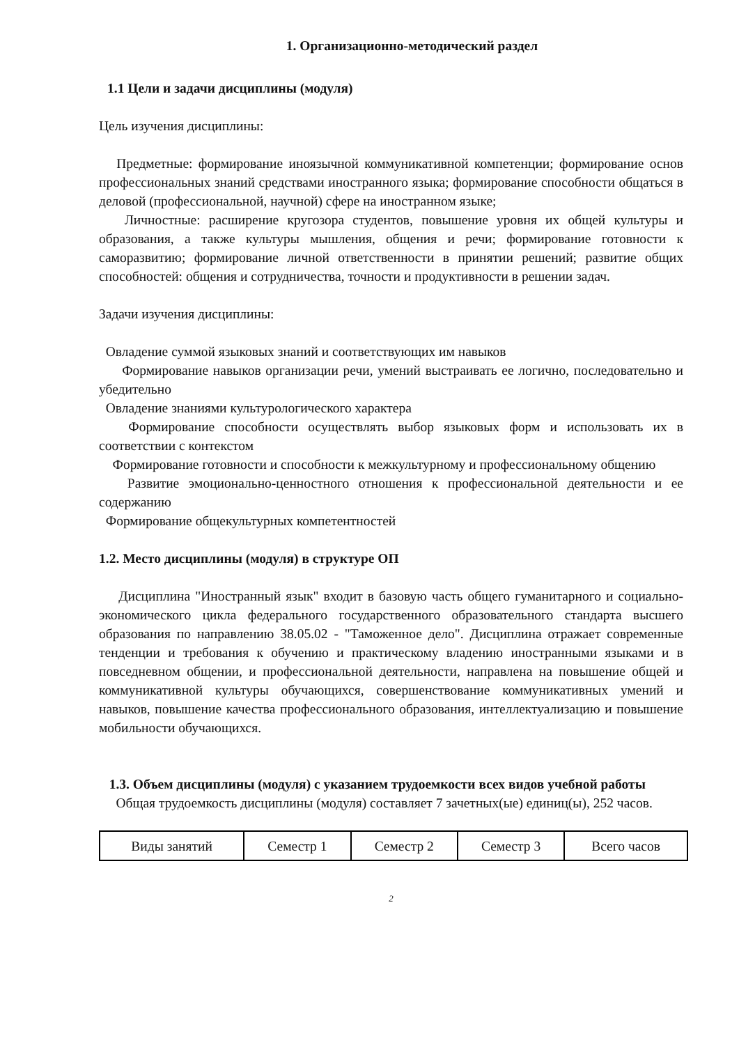1. Организационно-методический раздел
1.1 Цели и задачи дисциплины (модуля)
Цель изучения дисциплины:
Предметные: формирование иноязычной коммуникативной компетенции; формирование основ профессиональных знаний средствами иностранного языка; формирование способности общаться в деловой (профессиональной, научной) сфере на иностранном языке;
Личностные: расширение кругозора студентов, повышение уровня их общей культуры и образования, а также культуры мышления, общения и речи; формирование готовности к саморазвитию; формирование личной ответственности в принятии решений; развитие общих способностей: общения и сотрудничества, точности и продуктивности в решении задач.
Задачи изучения дисциплины:
Овладение суммой языковых знаний и соответствующих им навыков
Формирование навыков организации речи, умений выстраивать ее логично, последовательно и убедительно
Овладение знаниями культурологического характера
Формирование способности осуществлять выбор языковых форм и использовать их в соответствии с контекстом
Формирование готовности и способности к межкультурному и профессиональному общению
Развитие эмоционально-ценностного отношения к профессиональной деятельности и ее содержанию
Формирование общекультурных компетентностей
1.2. Место дисциплины (модуля) в структуре ОП
Дисциплина "Иностранный язык" входит в базовую часть общего гуманитарного и социально-экономического цикла федерального государственного образовательного стандарта высшего образования по направлению 38.05.02 - "Таможенное дело". Дисциплина отражает современные тенденции и требования к обучению и практическому владению иностранными языками и в повседневном общении, и профессиональной деятельности, направлена на повышение общей и коммуникативной культуры обучающихся, совершенствование коммуникативных умений и навыков, повышение качества профессионального образования, интеллектуализацию и повышение мобильности обучающихся.
1.3. Объем дисциплины (модуля) с указанием трудоемкости всех видов учебной работы
Общая трудоемкость дисциплины (модуля) составляет 7 зачетных(ые) единиц(ы), 252 часов.
| Виды занятий | Семестр 1 | Семестр 2 | Семестр 3 | Всего часов |
2